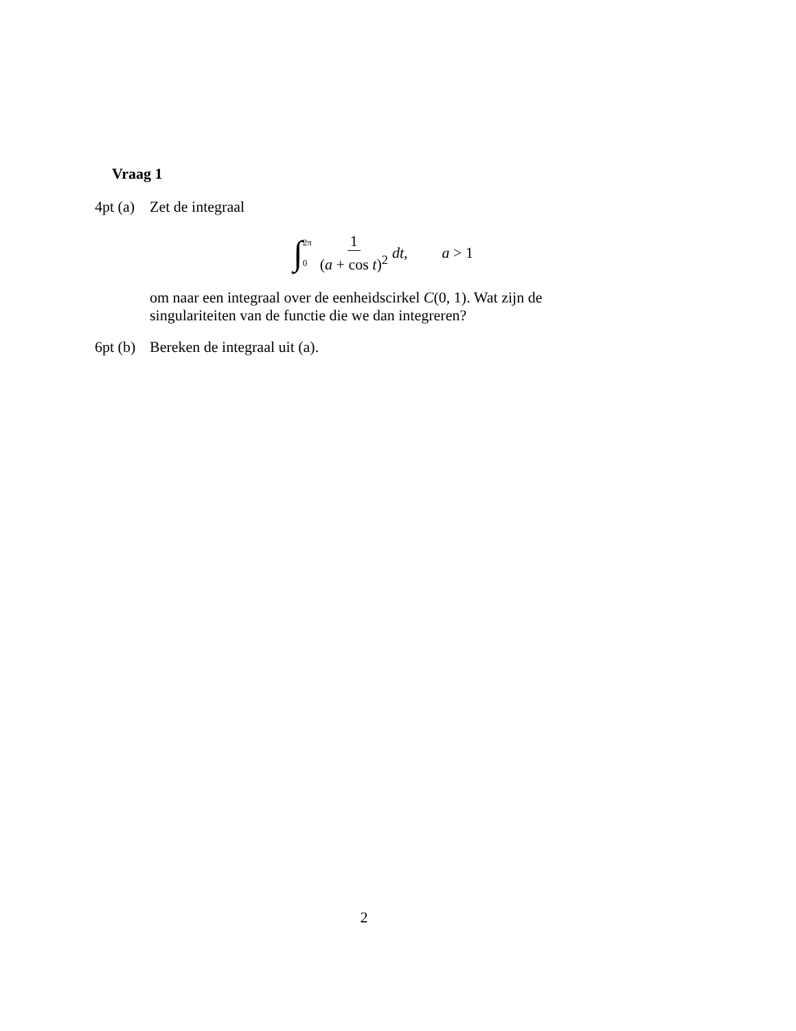Vraag 1
4pt (a)
Zet de integraal
∫ 2π
0 1 (a + cos t)<sup>2</sup> dt, a > 1
om naar een integraal over de eenheidscirkel C(0, 1). Wat zijn de singulariteiten van de functie die we dan integreren?
6pt (b)
Bereken de integraal uit (a).
2